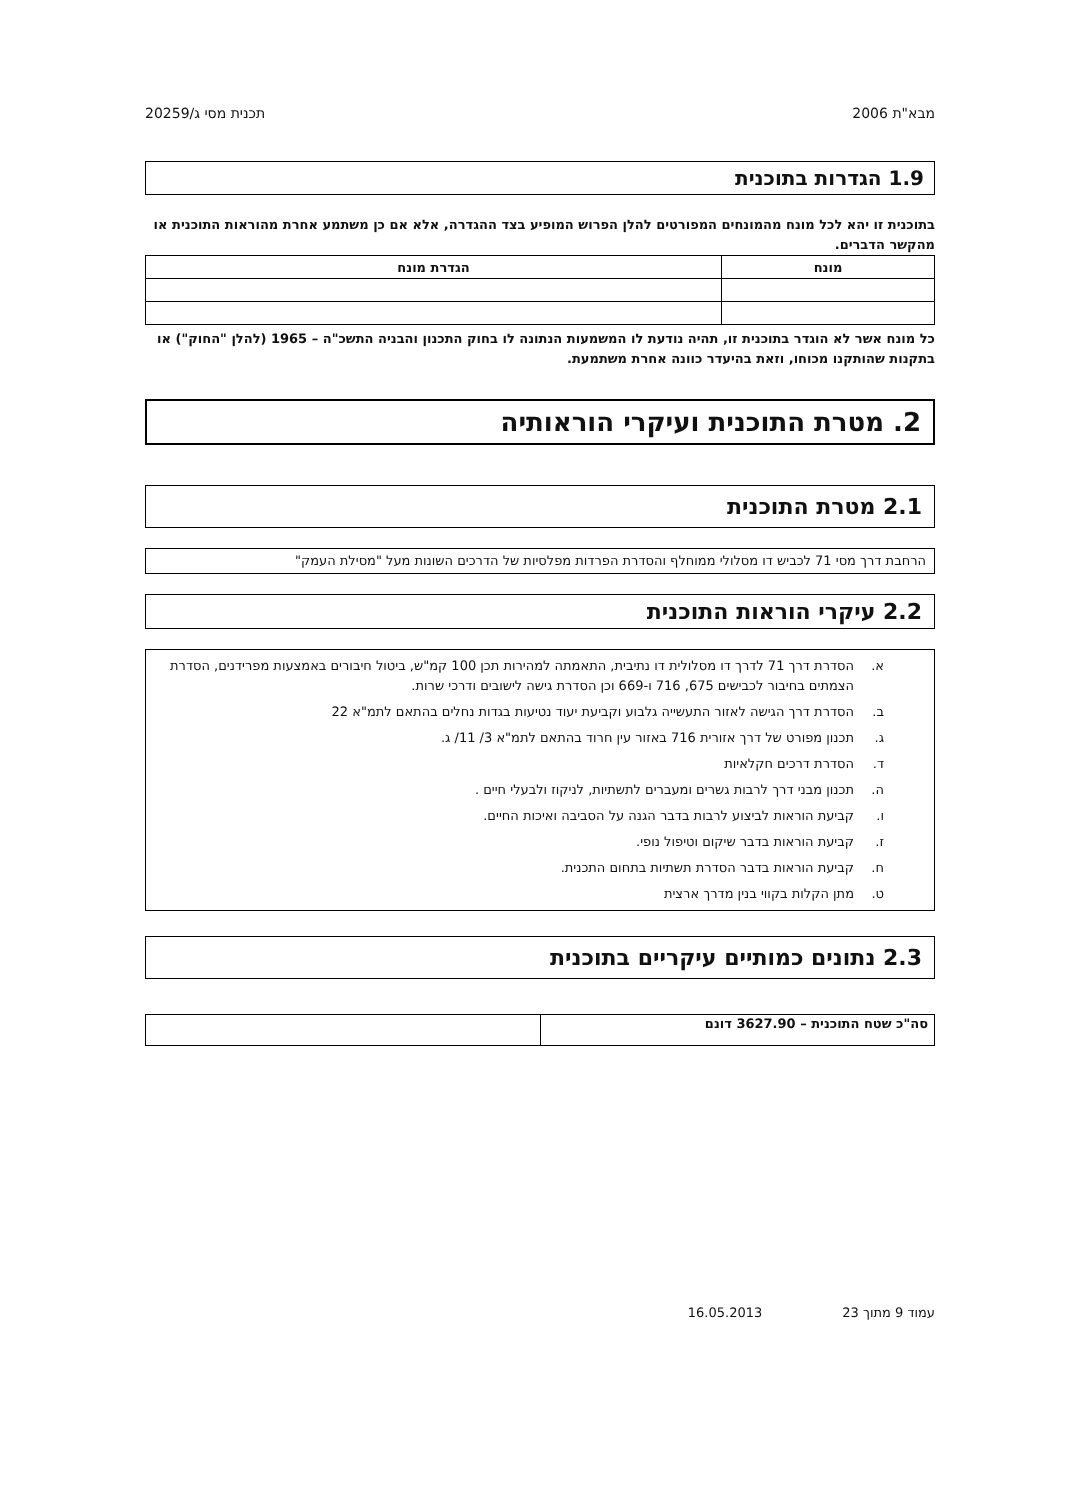מבא"ת 2006 תכנית מסי ג/20259
1.9 הגדרות בתוכנית
בתוכנית זו יהא לכל מונח מהמונחים המפורטים להלן הפרוש המופיע בצד ההגדרה, אלא אם כן משתמע אחרת מהוראות התוכנית או מהקשר הדברים.
| מונח | הגדרת מונח |
| --- | --- |
כל מונח אשר לא הוגדר בתוכנית זו, תהיה נודעת לו המשמעות הנתונה לו בחוק התכנון והבניה התשכ"ה – 1965 (להלן "החוק") או בתקנות שהותקנו מכוחו, וזאת בהיעדר כוונה אחרת משתמעת.
2. מטרת התוכנית ועיקרי הוראותיה
2.1 מטרת התוכנית
הרחבת דרך מסי 71 לכביש דו מסלולי ממוחלף והסדרת הפרדות מפלסיות של הדרכים השונות מעל "מסילת העמק"
2.2 עיקרי הוראות התוכנית
א. הסדרת דרך 71 לדרך דו מסלולית דו נתיבית, התאמתה למהירות תכן 100 קמ"ש, ביטול חיבורים באמצעות מפרידנים, הסדרת הצמתים בחיבור לכבישים 675, 716 ו-669 וכן הסדרת גישה לישובים ודרכי שרות.
ב. הסדרת דרך הגישה לאזור התעשייה גלבוע וקביעת יעוד נטיעות בגדות נחלים בהתאם לתמ"א 22
ג. תכנון מפורט של דרך אזורית 716 באזור עין חרוד בהתאם לתמ"א 3/ 11/ ג.
ד. הסדרת דרכים חקלאיות
ה. תכנון מבני דרך לרבות גשרים ומעברים לתשתיות, לניקוז ולבעלי חיים .
ו. קביעת הוראות לביצוע לרבות בדבר הגנה על הסביבה ואיכות החיים.
ז. קביעת הוראות בדבר שיקום וטיפול נופי.
ח. קביעת הוראות בדבר הסדרת תשתיות בתחום התכנית.
ט. מתן הקלות בקווי בנין מדרך ארצית
2.3 נתונים כמותיים עיקריים בתוכנית
| סה"כ שטח התוכנית – 3627.90 דונם | |
עמוד 9 מתוך 23 16.05.2013